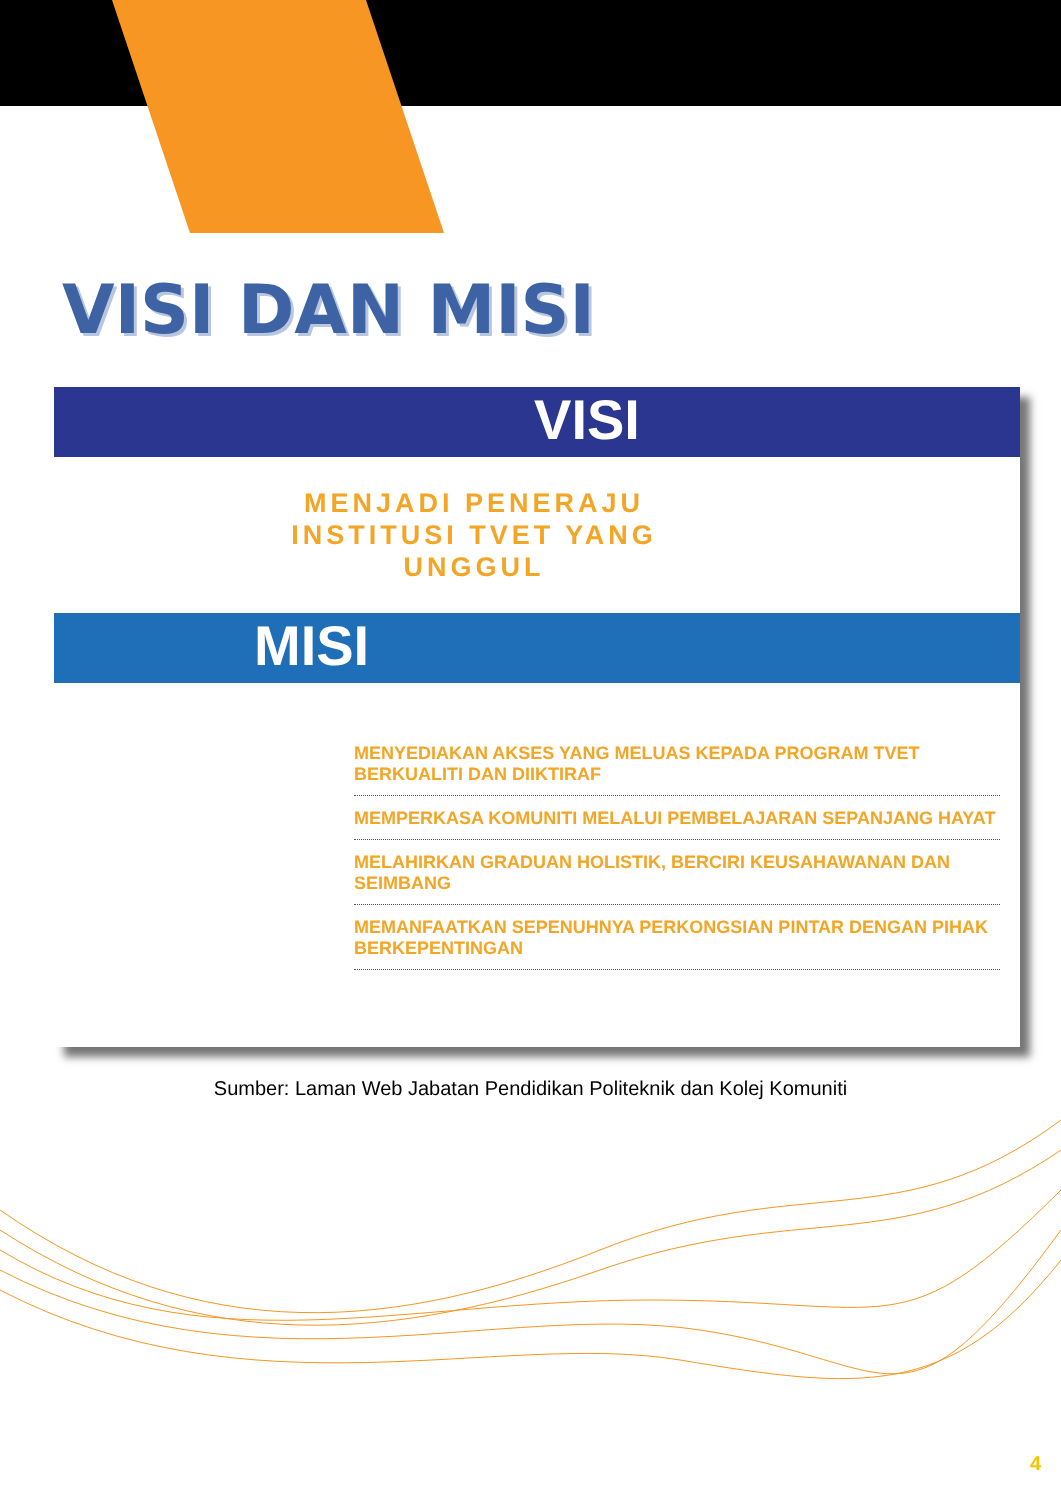VISI DAN MISI
VISI
MENJADI PENERAJU INSTITUSI TVET YANG UNGGUL
MISI
MENYEDIAKAN AKSES YANG MELUAS KEPADA PROGRAM TVET BERKUALITI DAN DIIKTIRAF
MEMPERKASA KOMUNITI MELALUI PEMBELAJARAN SEPANJANG HAYAT
MELAHIRKAN GRADUAN HOLISTIK, BERCIRI KEUSAHAWANAN DAN SEIMBANG
MEMANFAATKAN SEPENUHNYA PERKONGSIAN PINTAR DENGAN PIHAK BERKEPENTINGAN
Sumber: Laman Web Jabatan Pendidikan Politeknik dan Kolej Komuniti
4